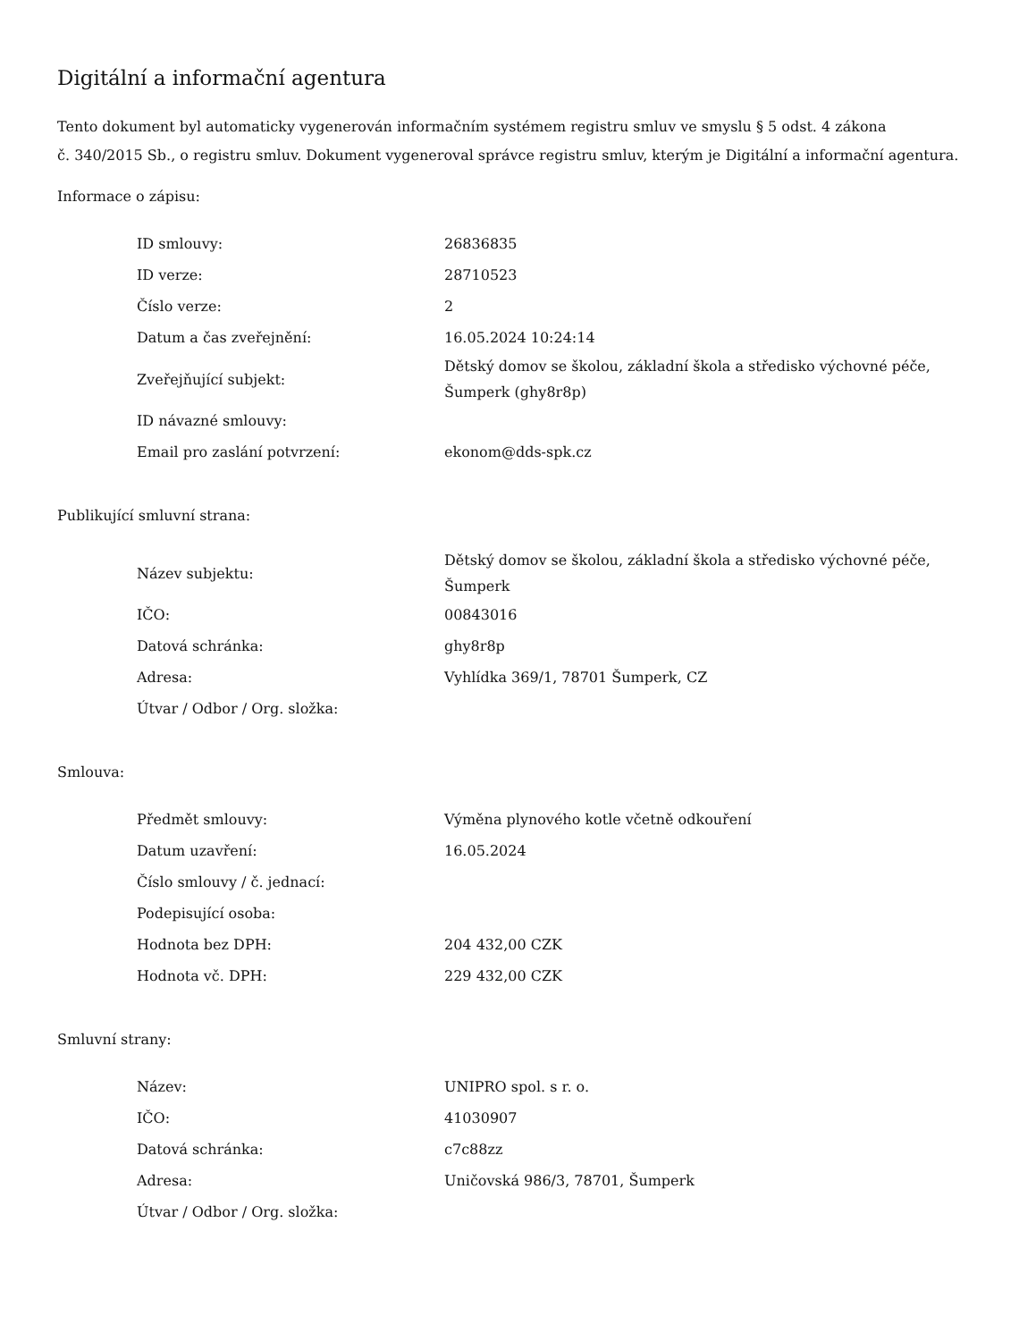Digitální a informační agentura
Tento dokument byl automaticky vygenerován informačním systémem registru smluv ve smyslu § 5 odst. 4 zákona
č. 340/2015 Sb., o registru smluv. Dokument vygeneroval správce registru smluv, kterým je Digitální a informační agentura.
Informace o zápisu:
| ID smlouvy: | 26836835 |
| ID verze: | 28710523 |
| Číslo verze: | 2 |
| Datum a čas zveřejnění: | 16.05.2024 10:24:14 |
| Zveřejňující subjekt: | Dětský domov se školou, základní škola a středisko výchovné péče, Šumperk (ghy8r8p) |
| ID návazné smlouvy: | |
| Email pro zaslání potvrzení: | ekonom@dds-spk.cz |
Publikující smluvní strana:
| Název subjektu: | Dětský domov se školou, základní škola a středisko výchovné péče, Šumperk |
| IČO: | 00843016 |
| Datová schránka: | ghy8r8p |
| Adresa: | Vyhlídka 369/1, 78701 Šumperk, CZ |
| Útvar / Odbor / Org. složka: | |
Smlouva:
| Předmět smlouvy: | Výměna plynového kotle včetně odkouření |
| Datum uzavření: | 16.05.2024 |
| Číslo smlouvy / č. jednací: | |
| Podepisující osoba: | |
| Hodnota bez DPH: | 204 432,00 CZK |
| Hodnota vč. DPH: | 229 432,00 CZK |
Smluvní strany:
| Název: | UNIPRO spol. s r. o. |
| IČO: | 41030907 |
| Datová schránka: | c7c88zz |
| Adresa: | Uničovská 986/3, 78701, Šumperk |
| Útvar / Odbor / Org. složka: | |